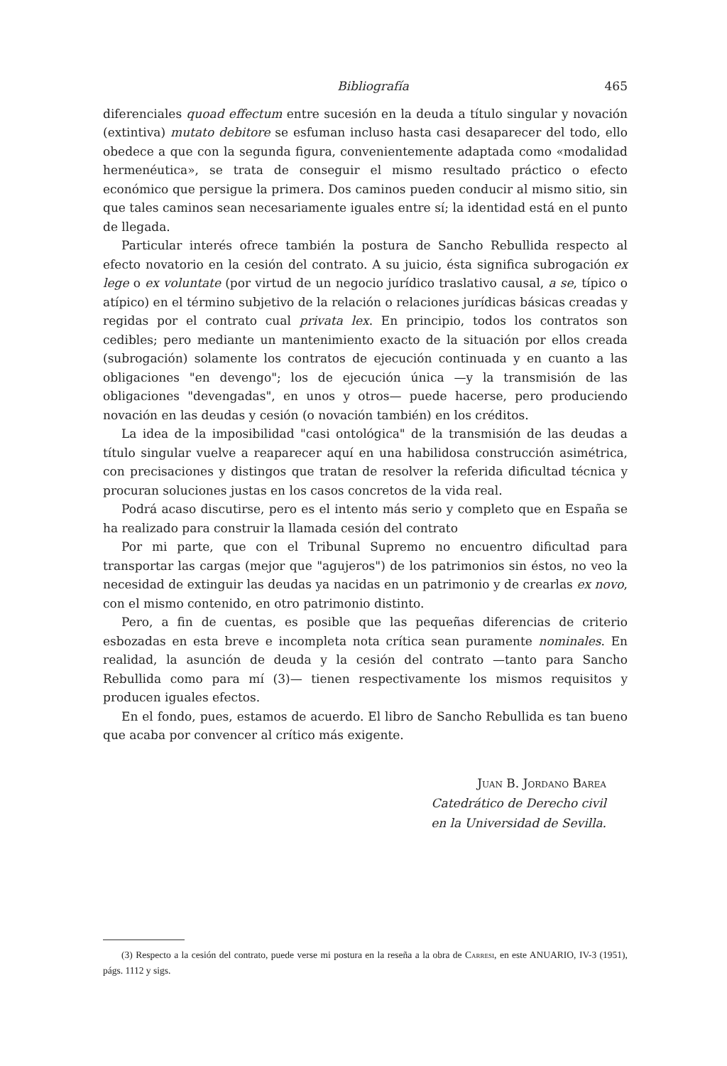Bibliografía 465
diferenciales quoad effectum entre sucesión en la deuda a título singular y novación (extintiva) mutato debitore se esfuman incluso hasta casi desaparecer del todo, ello obedece a que con la segunda figura, convenientemente adaptada como «modalidad hermenéutica», se trata de conseguir el mismo resultado práctico o efecto económico que persigue la primera. Dos caminos pueden conducir al mismo sitio, sin que tales caminos sean necesariamente iguales entre sí; la identidad está en el punto de llegada.
Particular interés ofrece también la postura de Sancho Rebullida respecto al efecto novatorio en la cesión del contrato. A su juicio, ésta significa subrogación ex lege o ex voluntate (por virtud de un negocio jurídico traslativo causal, a se, típico o atípico) en el término subjetivo de la relación o relaciones jurídicas básicas creadas y regidas por el contrato cual privata lex. En principio, todos los contratos son cedibles; pero mediante un mantenimiento exacto de la situación por ellos creada (subrogación) solamente los contratos de ejecución continuada y en cuanto a las obligaciones "en devengo"; los de ejecución única —y la transmisión de las obligaciones "devengadas", en unos y otros— puede hacerse, pero produciendo novación en las deudas y cesión (o novación también) en los créditos.
La idea de la imposibilidad "casi ontológica" de la transmisión de las deudas a título singular vuelve a reaparecer aquí en una habilidosa construcción asimétrica, con precisaciones y distingos que tratan de resolver la referida dificultad técnica y procuran soluciones justas en los casos concretos de la vida real.
Podrá acaso discutirse, pero es el intento más serio y completo que en España se ha realizado para construir la llamada cesión del contrato
Por mi parte, que con el Tribunal Supremo no encuentro dificultad para transportar las cargas (mejor que "agujeros") de los patrimonios sin éstos, no veo la necesidad de extinguir las deudas ya nacidas en un patrimonio y de crearlas ex novo, con el mismo contenido, en otro patrimonio distinto.
Pero, a fin de cuentas, es posible que las pequeñas diferencias de criterio esbozadas en esta breve e incompleta nota crítica sean puramente nominales. En realidad, la asunción de deuda y la cesión del contrato —tanto para Sancho Rebullida como para mí (3)— tienen respectivamente los mismos requisitos y producen iguales efectos.
En el fondo, pues, estamos de acuerdo. El libro de Sancho Rebullida es tan bueno que acaba por convencer al crítico más exigente.
Juan B. Jordano Barea
Catedrático de Derecho civil
en la Universidad de Sevilla.
(3) Respecto a la cesión del contrato, puede verse mi postura en la reseña a la obra de Carresi, en este ANUARIO, IV-3 (1951), págs. 1112 y sigs.